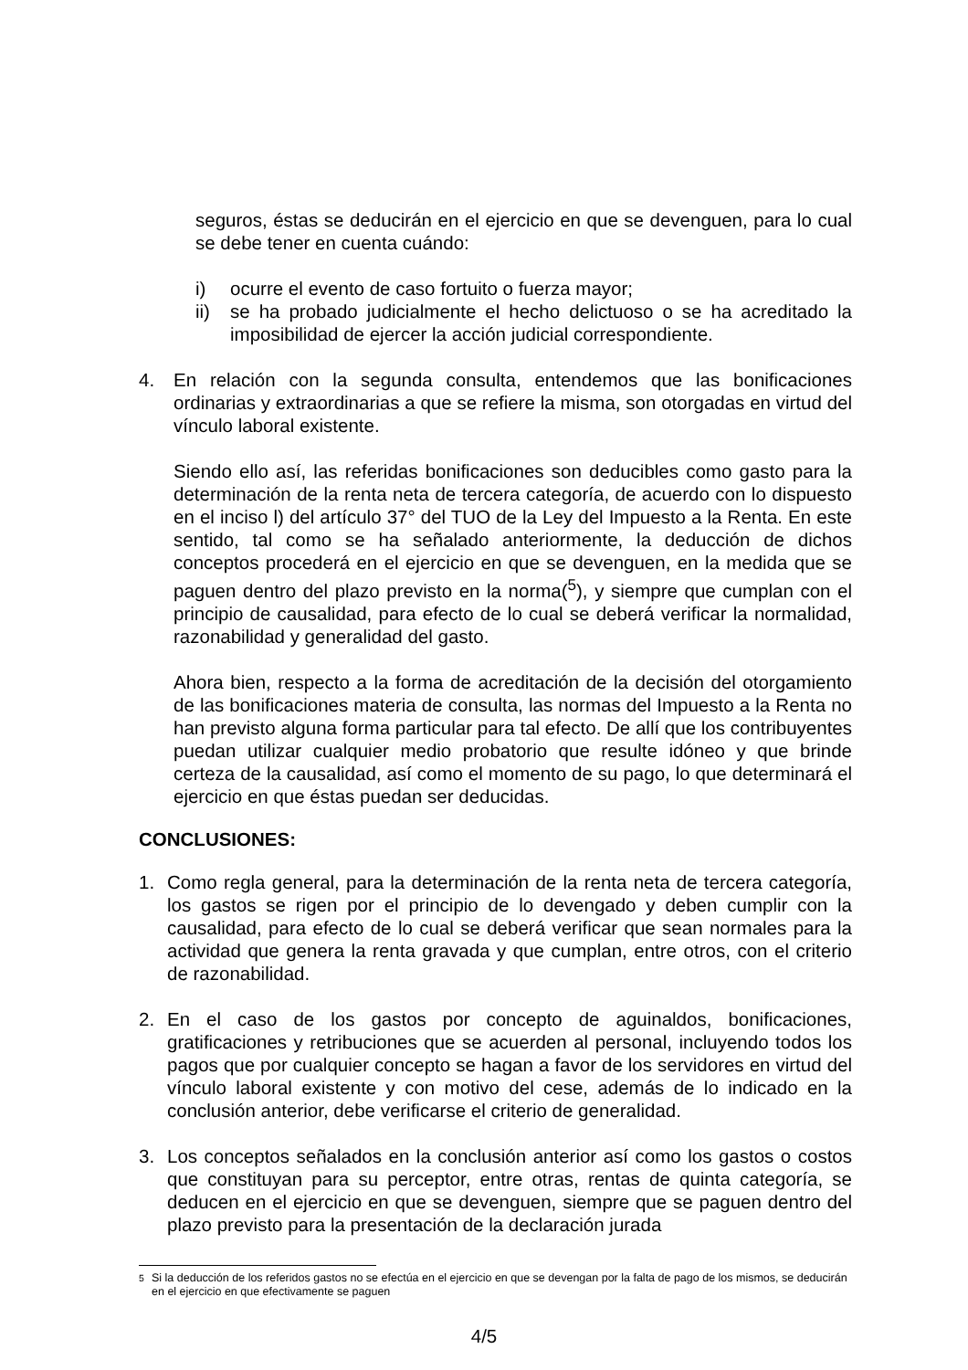seguros, éstas se deducirán en el ejercicio en que se devenguen, para lo cual se debe tener en cuenta cuándo:
i) ocurre el evento de caso fortuito o fuerza mayor;
ii) se ha probado judicialmente el hecho delictuoso o se ha acreditado la imposibilidad de ejercer la acción judicial correspondiente.
4. En relación con la segunda consulta, entendemos que las bonificaciones ordinarias y extraordinarias a que se refiere la misma, son otorgadas en virtud del vínculo laboral existente.
Siendo ello así, las referidas bonificaciones son deducibles como gasto para la determinación de la renta neta de tercera categoría, de acuerdo con lo dispuesto en el inciso l) del artículo 37° del TUO de la Ley del Impuesto a la Renta. En este sentido, tal como se ha señalado anteriormente, la deducción de dichos conceptos procederá en el ejercicio en que se devenguen, en la medida que se paguen dentro del plazo previsto en la norma(<sup>5</sup>), y siempre que cumplan con el principio de causalidad, para efecto de lo cual se deberá verificar la normalidad, razonabilidad y generalidad del gasto.
Ahora bien, respecto a la forma de acreditación de la decisión del otorgamiento de las bonificaciones materia de consulta, las normas del Impuesto a la Renta no han previsto alguna forma particular para tal efecto. De allí que los contribuyentes puedan utilizar cualquier medio probatorio que resulte idóneo y que brinde certeza de la causalidad, así como el momento de su pago, lo que determinará el ejercicio en que éstas puedan ser deducidas.
CONCLUSIONES:
1. Como regla general, para la determinación de la renta neta de tercera categoría, los gastos se rigen por el principio de lo devengado y deben cumplir con la causalidad, para efecto de lo cual se deberá verificar que sean normales para la actividad que genera la renta gravada y que cumplan, entre otros, con el criterio de razonabilidad.
2. En el caso de los gastos por concepto de aguinaldos, bonificaciones, gratificaciones y retribuciones que se acuerden al personal, incluyendo todos los pagos que por cualquier concepto se hagan a favor de los servidores en virtud del vínculo laboral existente y con motivo del cese, además de lo indicado en la conclusión anterior, debe verificarse el criterio de generalidad.
3. Los conceptos señalados en la conclusión anterior así como los gastos o costos que constituyan para su perceptor, entre otras, rentas de quinta categoría, se deducen en el ejercicio en que se devenguen, siempre que se paguen dentro del plazo previsto para la presentación de la declaración jurada
<sup>5</sup> Si la deducción de los referidos gastos no se efectúa en el ejercicio en que se devengan por la falta de pago de los mismos, se deducirán en el ejercicio en que efectivamente se paguen
4/5